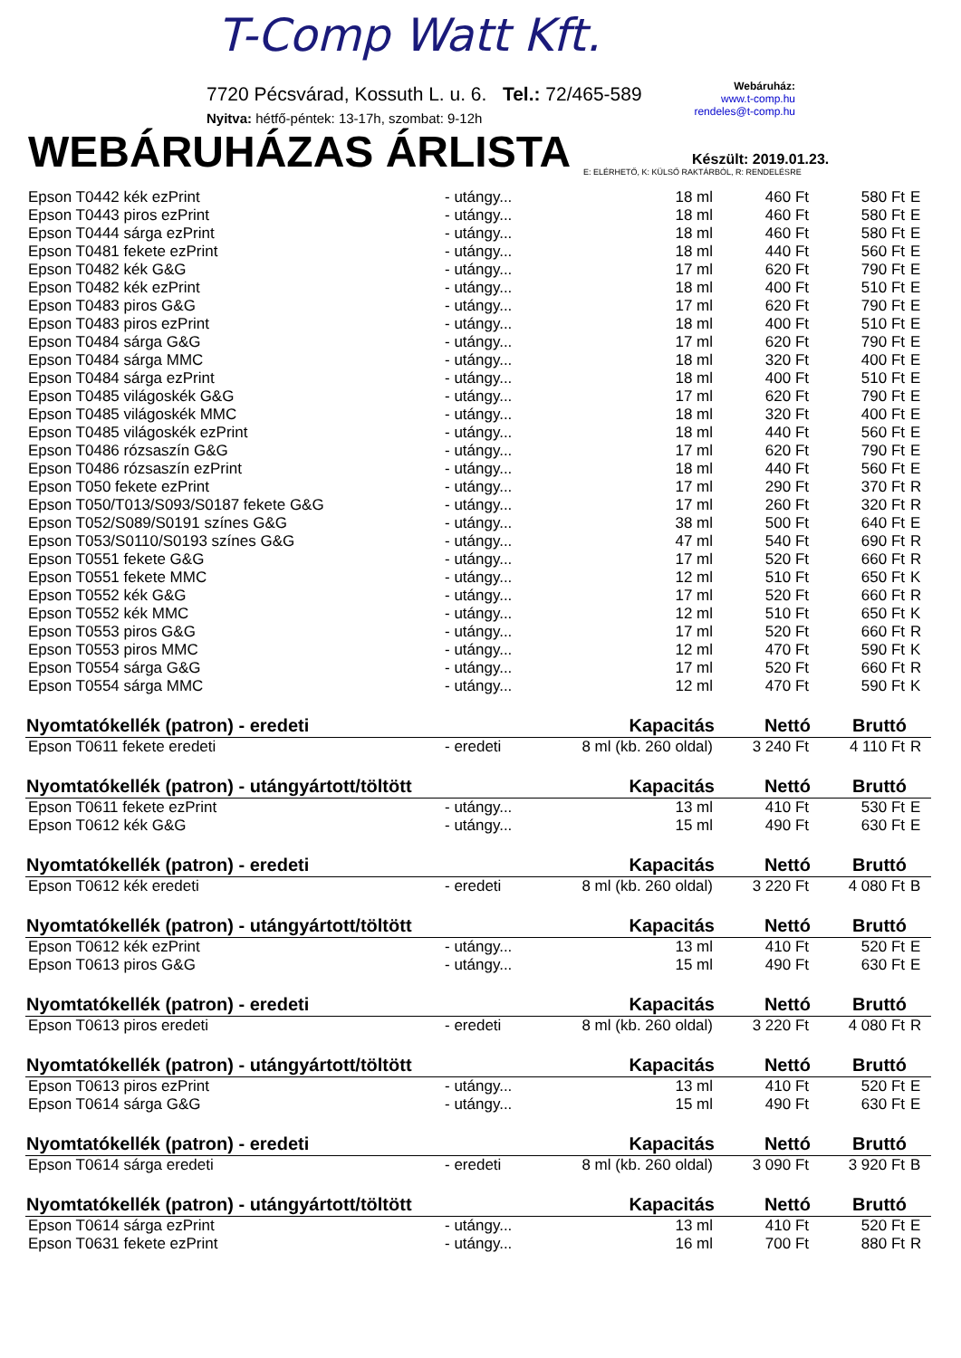T-Comp Watt Kft.
7720 Pécsvárad, Kossuth L. u. 6. Tel.: 72/465-589
Nyitva: hétfő-péntek: 13-17h, szombat: 9-12h
Webáruház:
www.t-comp.hu
rendeles@t-comp.hu
WEBÁRUHÁZAS ÁRLISTA
Készült: 2019.01.23.
E: ELÉRHETŐ, K: KÜLSŐ RAKTÁRBÓL, R: RENDELÉSRE
| Epson T0442 kék ezPrint | - utángy... | 18 ml | 460 Ft | 580 Ft | E |
| Epson T0443 piros ezPrint | - utángy... | 18 ml | 460 Ft | 580 Ft | E |
| Epson T0444 sárga ezPrint | - utángy... | 18 ml | 460 Ft | 580 Ft | E |
| Epson T0481 fekete ezPrint | - utángy... | 18 ml | 440 Ft | 560 Ft | E |
| Epson T0482 kék G&G | - utángy... | 17 ml | 620 Ft | 790 Ft | E |
| Epson T0482 kék ezPrint | - utángy... | 18 ml | 400 Ft | 510 Ft | E |
| Epson T0483 piros G&G | - utángy... | 17 ml | 620 Ft | 790 Ft | E |
| Epson T0483 piros ezPrint | - utángy... | 18 ml | 400 Ft | 510 Ft | E |
| Epson T0484 sárga G&G | - utángy... | 17 ml | 620 Ft | 790 Ft | E |
| Epson T0484 sárga MMC | - utángy... | 18 ml | 320 Ft | 400 Ft | E |
| Epson T0484 sárga ezPrint | - utángy... | 18 ml | 400 Ft | 510 Ft | E |
| Epson T0485 világoskék G&G | - utángy... | 17 ml | 620 Ft | 790 Ft | E |
| Epson T0485 világoskék MMC | - utángy... | 18 ml | 320 Ft | 400 Ft | E |
| Epson T0485 világoskék ezPrint | - utángy... | 18 ml | 440 Ft | 560 Ft | E |
| Epson T0486 rózsaszín G&G | - utángy... | 17 ml | 620 Ft | 790 Ft | E |
| Epson T0486 rózsaszín ezPrint | - utángy... | 18 ml | 440 Ft | 560 Ft | E |
| Epson T050 fekete ezPrint | - utángy... | 17 ml | 290 Ft | 370 Ft | R |
| Epson T050/T013/S093/S0187 fekete G&G | - utángy... | 17 ml | 260 Ft | 320 Ft | R |
| Epson T052/S089/S0191 színes G&G | - utángy... | 38 ml | 500 Ft | 640 Ft | E |
| Epson T053/S0110/S0193 színes G&G | - utángy... | 47 ml | 540 Ft | 690 Ft | R |
| Epson T0551 fekete G&G | - utángy... | 17 ml | 520 Ft | 660 Ft | R |
| Epson T0551 fekete MMC | - utángy... | 12 ml | 510 Ft | 650 Ft | K |
| Epson T0552 kék G&G | - utángy... | 17 ml | 520 Ft | 660 Ft | R |
| Epson T0552 kék MMC | - utángy... | 12 ml | 510 Ft | 650 Ft | K |
| Epson T0553 piros G&G | - utángy... | 17 ml | 520 Ft | 660 Ft | R |
| Epson T0553 piros MMC | - utángy... | 12 ml | 470 Ft | 590 Ft | K |
| Epson T0554 sárga G&G | - utángy... | 17 ml | 520 Ft | 660 Ft | R |
| Epson T0554 sárga MMC | - utángy... | 12 ml | 470 Ft | 590 Ft | K |
| Nyomtatókellék (patron) - eredeti | | Kapacitás | Nettó | Bruttó | |
| Epson T0611 fekete eredeti | - eredeti | 8 ml (kb. 260 oldal) | 3 240 Ft | 4 110 Ft | R |
| Nyomtatókellék (patron) - utángyártott/töltött | | Kapacitás | Nettó | Bruttó | |
| Epson T0611 fekete ezPrint | - utángy... | 13 ml | 410 Ft | 530 Ft | E |
| Epson T0612 kék G&G | - utángy... | 15 ml | 490 Ft | 630 Ft | E |
| Nyomtatókellék (patron) - eredeti | | Kapacitás | Nettó | Bruttó | |
| Epson T0612 kék eredeti | - eredeti | 8 ml (kb. 260 oldal) | 3 220 Ft | 4 080 Ft | B |
| Nyomtatókellék (patron) - utángyártott/töltött | | Kapacitás | Nettó | Bruttó | |
| Epson T0612 kék ezPrint | - utángy... | 13 ml | 410 Ft | 520 Ft | E |
| Epson T0613 piros G&G | - utángy... | 15 ml | 490 Ft | 630 Ft | E |
| Nyomtatókellék (patron) - eredeti | | Kapacitás | Nettó | Bruttó | |
| Epson T0613 piros eredeti | - eredeti | 8 ml (kb. 260 oldal) | 3 220 Ft | 4 080 Ft | R |
| Nyomtatókellék (patron) - utángyártott/töltött | | Kapacitás | Nettó | Bruttó | |
| Epson T0613 piros ezPrint | - utángy... | 13 ml | 410 Ft | 520 Ft | E |
| Epson T0614 sárga G&G | - utángy... | 15 ml | 490 Ft | 630 Ft | E |
| Nyomtatókellék (patron) - eredeti | | Kapacitás | Nettó | Bruttó | |
| Epson T0614 sárga eredeti | - eredeti | 8 ml (kb. 260 oldal) | 3 090 Ft | 3 920 Ft | B |
| Nyomtatókellék (patron) - utángyártott/töltött | | Kapacitás | Nettó | Bruttó | |
| Epson T0614 sárga ezPrint | - utángy... | 13 ml | 410 Ft | 520 Ft | E |
| Epson T0631 fekete ezPrint | - utángy... | 16 ml | 700 Ft | 880 Ft | R |